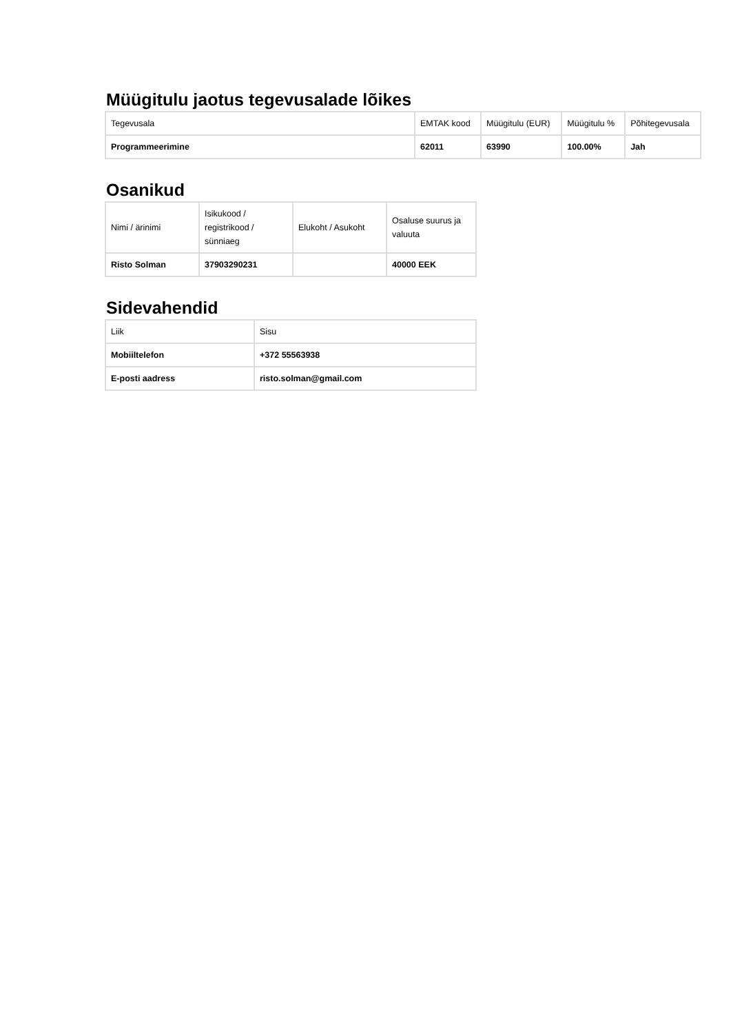Müügitulu jaotus tegevusalade lõikes
| Tegevusala | EMTAK kood | Müügitulu (EUR) | Müügitulu % | Põhitegevusala |
| --- | --- | --- | --- | --- |
| Programmeerimine | 62011 | 63990 | 100.00% | Jah |
Osanikud
| Nimi / ärinimi | Isikukood / registrikood / sünniaeg | Elukoht / Asukoht | Osaluse suurus ja valuuta |
| --- | --- | --- | --- |
| Risto Solman | 37903290231 | | 40000 EEK |
Sidevahendid
| Liik | Sisu |
| --- | --- |
| Mobiiltelefon | +372 55563938 |
| E-posti aadress | risto.solman@gmail.com |